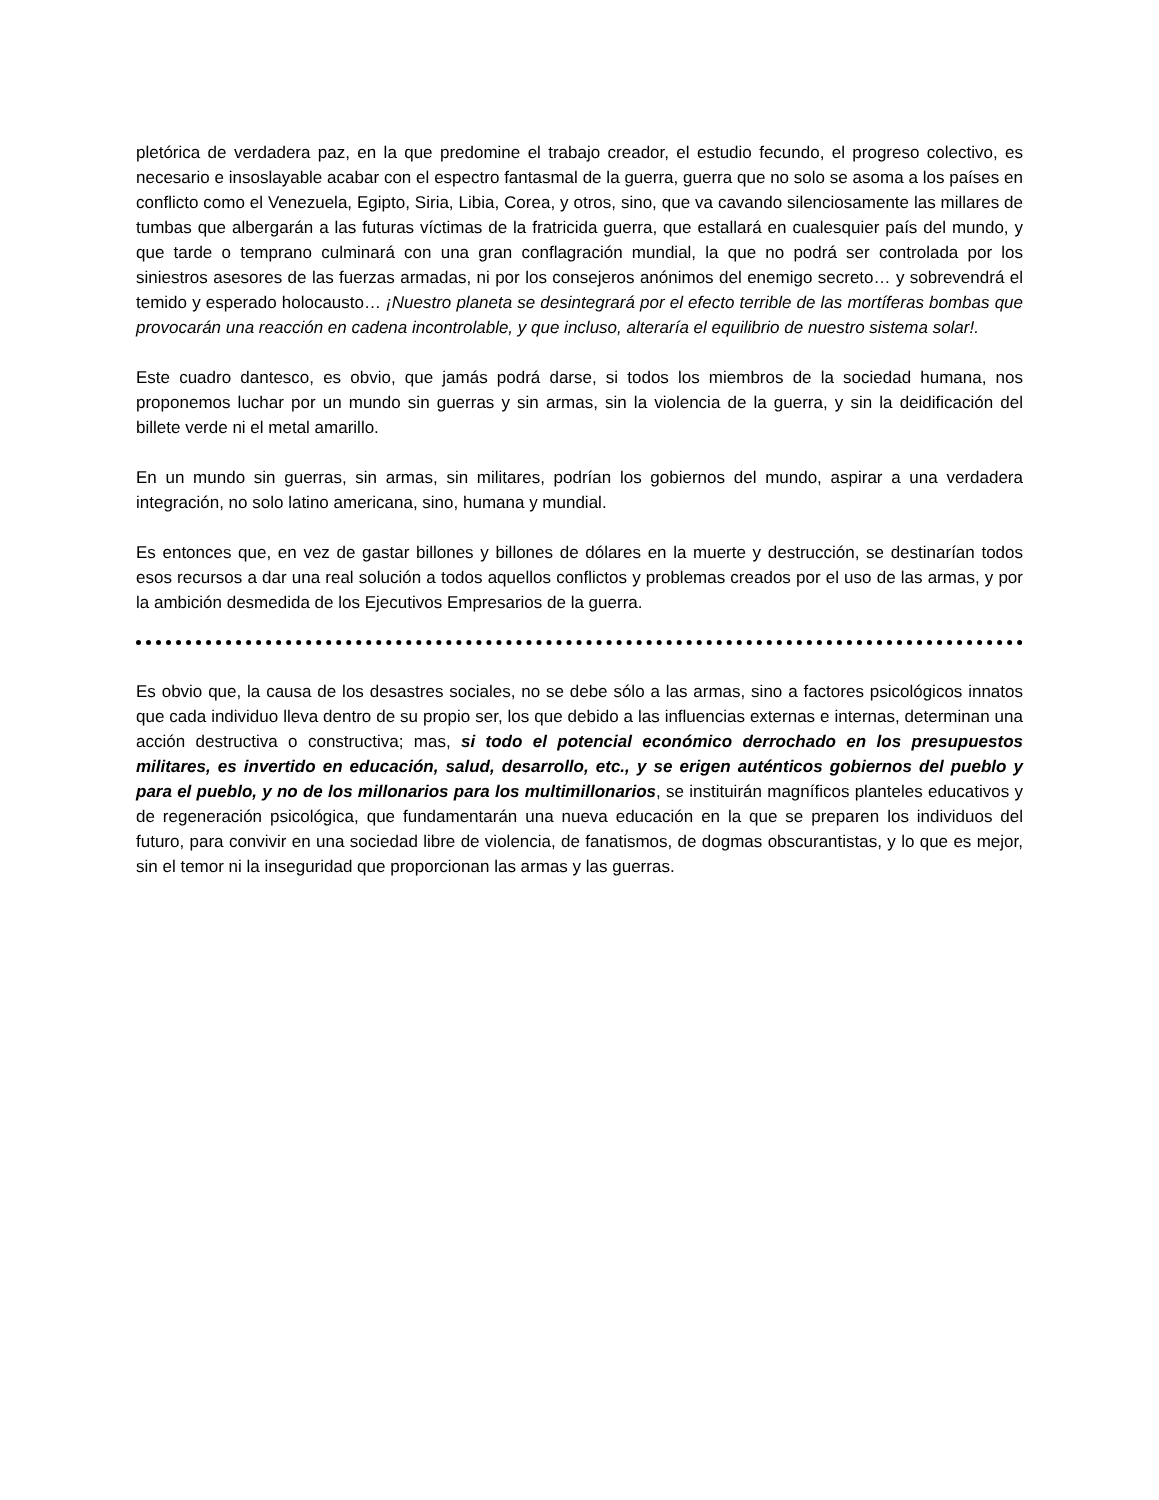pletórica de verdadera paz, en la que predomine el trabajo creador, el estudio fecundo, el progreso colectivo, es necesario e insoslayable acabar con el espectro fantasmal de la guerra, guerra que no solo se asoma a los países en conflicto como el Venezuela, Egipto, Siria, Libia, Corea, y otros, sino, que va cavando silenciosamente las millares de tumbas que albergarán a las futuras víctimas de la fratricida guerra, que estallará en cualesquier país del mundo, y que tarde o temprano culminará con una gran conflagración mundial, la que no podrá ser controlada por los siniestros asesores de las fuerzas armadas, ni por los consejeros anónimos del enemigo secreto… y sobrevendrá el temido y esperado holocausto… ¡Nuestro planeta se desintegrará por el efecto terrible de las mortíferas bombas que provocarán una reacción en cadena incontrolable, y que incluso, alteraría el equilibrio de nuestro sistema solar!.
Este cuadro dantesco, es obvio, que jamás podrá darse, si todos los miembros de la sociedad humana, nos proponemos luchar por un mundo sin guerras y sin armas, sin la violencia de la guerra, y sin la deidificación del billete verde ni el metal amarillo.
En un mundo sin guerras, sin armas, sin militares, podrían los gobiernos del mundo, aspirar a una verdadera integración, no solo latino americana, sino, humana y mundial.
Es entonces que, en vez de gastar billones y billones de dólares en la muerte y destrucción, se destinarían todos esos recursos a dar una real solución a todos aquellos conflictos y problemas creados por el uso de las armas, y por la ambición desmedida de los Ejecutivos Empresarios de la guerra.
Es obvio que, la causa de los desastres sociales, no se debe sólo a las armas, sino a factores psicológicos innatos que cada individuo lleva dentro de su propio ser, los que debido a las influencias externas e internas, determinan una acción destructiva o constructiva; mas, si todo el potencial económico derrochado en los presupuestos militares, es invertido en educación, salud, desarrollo, etc., y se erigen auténticos gobiernos del pueblo y para el pueblo, y no de los millonarios para los multimillonarios, se instituirán magníficos planteles educativos y de regeneración psicológica, que fundamentarán una nueva educación en la que se preparen los individuos del futuro, para convivir en una sociedad libre de violencia, de fanatismos, de dogmas obscurantistas, y lo que es mejor, sin el temor ni la inseguridad que proporcionan las armas y las guerras.